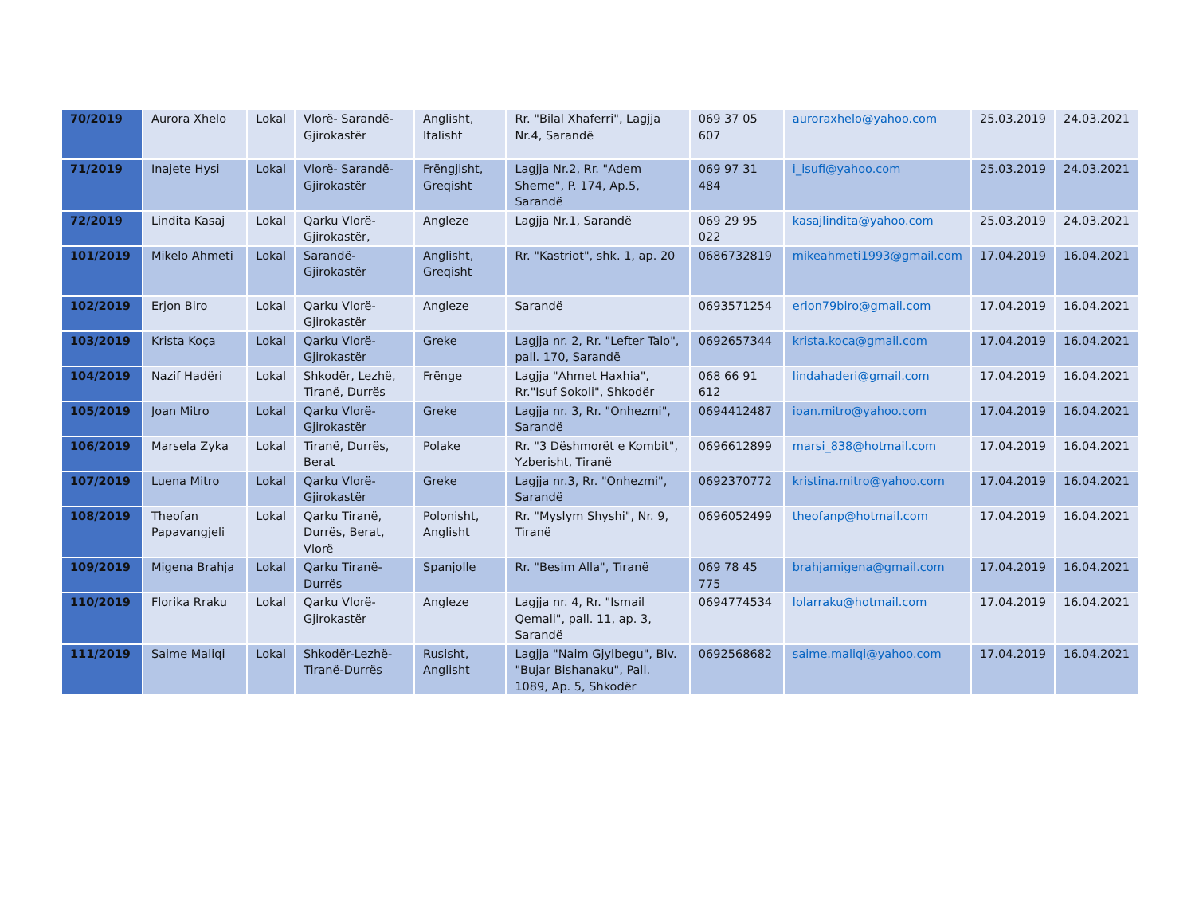| 70/2019 | Aurora Xhelo | Lokal | Vlorë- Sarandë-Gjirokastër | Anglisht, Italisht | Rr. "Bilal Xhaferri", Lagjja Nr.4, Sarandë | 069 37 05 607 | auroraxhelo@yahoo.com | 25.03.2019 | 24.03.2021 |
| 71/2019 | Inajete Hysi | Lokal | Vlorë- Sarandë-Gjirokastër | Frëngjisht, Greqisht | Lagjja Nr.2, Rr. "Adem Sheme", P. 174, Ap.5, Sarandë | 069 97 31 484 | i_isufi@yahoo.com | 25.03.2019 | 24.03.2021 |
| 72/2019 | Lindita Kasaj | Lokal | Qarku Vlorë-Gjirokastër, | Angleze | Lagjja Nr.1, Sarandë | 069 29 95 022 | kasajlindita@yahoo.com | 25.03.2019 | 24.03.2021 |
| 101/2019 | Mikelo Ahmeti | Lokal | Sarandë-Gjirokastër | Anglisht, Greqisht | Rr. "Kastriot", shk. 1, ap. 20 | 0686732819 | mikeahmeti1993@gmail.com | 17.04.2019 | 16.04.2021 |
| 102/2019 | Erjon Biro | Lokal | Qarku Vlorë-Gjirokastër | Angleze | Sarandë | 0693571254 | erion79biro@gmail.com | 17.04.2019 | 16.04.2021 |
| 103/2019 | Krista Koça | Lokal | Qarku Vlorë-Gjirokastër | Greke | Lagjja nr. 2, Rr. "Lefter Talo", pall. 170, Sarandë | 0692657344 | krista.koca@gmail.com | 17.04.2019 | 16.04.2021 |
| 104/2019 | Nazif Hadëri | Lokal | Shkodër, Lezhë, Tiranë, Durrës | Frënge | Lagjja "Ahmet Haxhia", Rr."Isuf Sokoli", Shkodër | 068 66 91 612 | lindahaderi@gmail.com | 17.04.2019 | 16.04.2021 |
| 105/2019 | Joan Mitro | Lokal | Qarku Vlorë-Gjirokastër | Greke | Lagjja nr. 3, Rr. "Onhezmi", Sarandë | 0694412487 | ioan.mitro@yahoo.com | 17.04.2019 | 16.04.2021 |
| 106/2019 | Marsela Zyka | Lokal | Tiranë, Durrës, Berat | Polake | Rr. "3 Dëshmorët e Kombit", Yzberisht, Tiranë | 0696612899 | marsi_838@hotmail.com | 17.04.2019 | 16.04.2021 |
| 107/2019 | Luena Mitro | Lokal | Qarku Vlorë-Gjirokastër | Greke | Lagjja nr.3, Rr. "Onhezmi", Sarandë | 0692370772 | kristina.mitro@yahoo.com | 17.04.2019 | 16.04.2021 |
| 108/2019 | Theofan Papavangjeli | Lokal | Qarku Tiranë, Durrës, Berat, Vlorë | Polonisht, Anglisht | Rr. "Myslym Shyshi", Nr. 9, Tiranë | 0696052499 | theofanp@hotmail.com | 17.04.2019 | 16.04.2021 |
| 109/2019 | Migena Brahja | Lokal | Qarku Tiranë-Durrës | Spanjolle | Rr. "Besim Alla", Tiranë | 069 78 45 775 | brahjamigena@gmail.com | 17.04.2019 | 16.04.2021 |
| 110/2019 | Florika Rraku | Lokal | Qarku Vlorë-Gjirokastër | Angleze | Lagjja nr. 4, Rr. "Ismail Qemali", pall. 11, ap. 3, Sarandë | 0694774534 | lolarraku@hotmail.com | 17.04.2019 | 16.04.2021 |
| 111/2019 | Saime Maliqi | Lokal | Shkodër-Lezhë-Tiranë-Durrës | Rusisht, Anglisht | Lagjja "Naim Gjylbegu", Blv. "Bujar Bishanaku", Pall. 1089, Ap. 5, Shkodër | 0692568682 | saime.maliqi@yahoo.com | 17.04.2019 | 16.04.2021 |